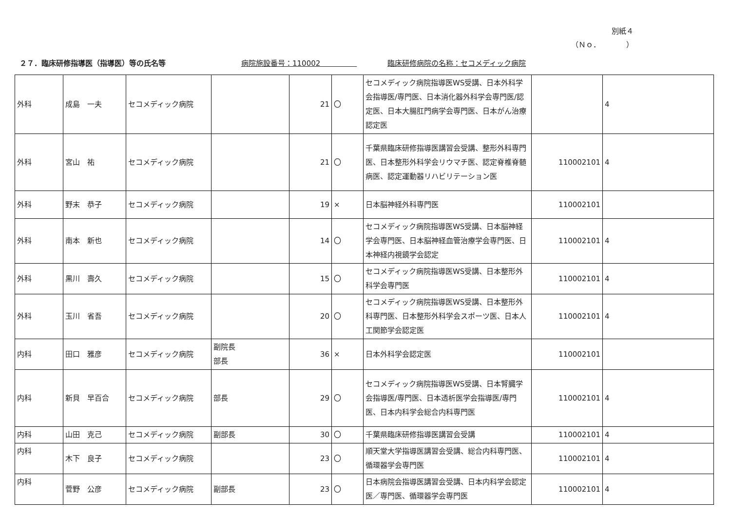別紙４
（Ｎｏ．　　　　）
２７．臨床研修指導医（指導医）等の氏名等 病院施設番号：110002　　　　　 臨床研修病院の名称：セコメディック病院
| 外科 | 成島 一夫 | セコメディック病院 | | 21 | 〇 | セコメディック病院指導医WS受講、日本外科学会指導医/専門医、日本消化器外科学会専門医/認定医、日本大腸肛門病学会専門医、日本がん治療認定医 | | 4 |
| 外科 | 宮山 祐 | セコメディック病院 | | 21 | 〇 | 千葉県臨床研修指導医講習会受講、整形外科専門医、日本整形外科学会リウマチ医、認定脊椎脊髄病医、認定運動器リハビリテーション医 | 110002101 | 4 |
| 外科 | 野末 恭子 | セコメディック病院 | | 19 | × | 日本脳神経外科専門医 | 110002101 | |
| 外科 | 南本 新也 | セコメディック病院 | | 14 | 〇 | セコメディック病院指導医WS受講、日本脳神経学会専門医、日本脳神経血管治療学会専門医、日本神経内視鏡学会認定 | 110002101 | 4 |
| 外科 | 黒川 壽久 | セコメディック病院 | | 15 | 〇 | セコメディック病院指導医WS受講、日本整形外科学会専門医 | 110002101 | 4 |
| 外科 | 玉川 省吾 | セコメディック病院 | | 20 | 〇 | セコメディック病院指導医WS受講、日本整形外科専門医、日本整形外科学会スポーツ医、日本人工関節学会認定医 | 110002101 | 4 |
| 内科 | 田口 雅彦 | セコメディック病院 | 副院長 部長 | 36 | × | 日本外科学会認定医 | 110002101 | |
| 内科 | 新貝 早百合 | セコメディック病院 | 部長 | 29 | 〇 | セコメディック病院指導医WS受講、日本腎臓学会指導医/専門医、日本透析医学会指導医/専門医、日本内科学会総合内科専門医 | 110002101 | 4 |
| 内科 | 山田 克己 | セコメディック病院 | 副部長 | 30 | 〇 | 千葉県臨床研修指導医講習会受講 | 110002101 | 4 |
| 内科 | 木下 良子 | セコメディック病院 | | 23 | 〇 | 順天堂大学指導医講習会受講、総合内科専門医、循環器学会専門医 | 110002101 | 4 |
| 内科 | 菅野 公彦 | セコメディック病院 | 副部長 | 23 | 〇 | 日本病院会指導医講習会受講、日本内科学会認定医／専門医、循環器学会専門医 | 110002101 | 4 |